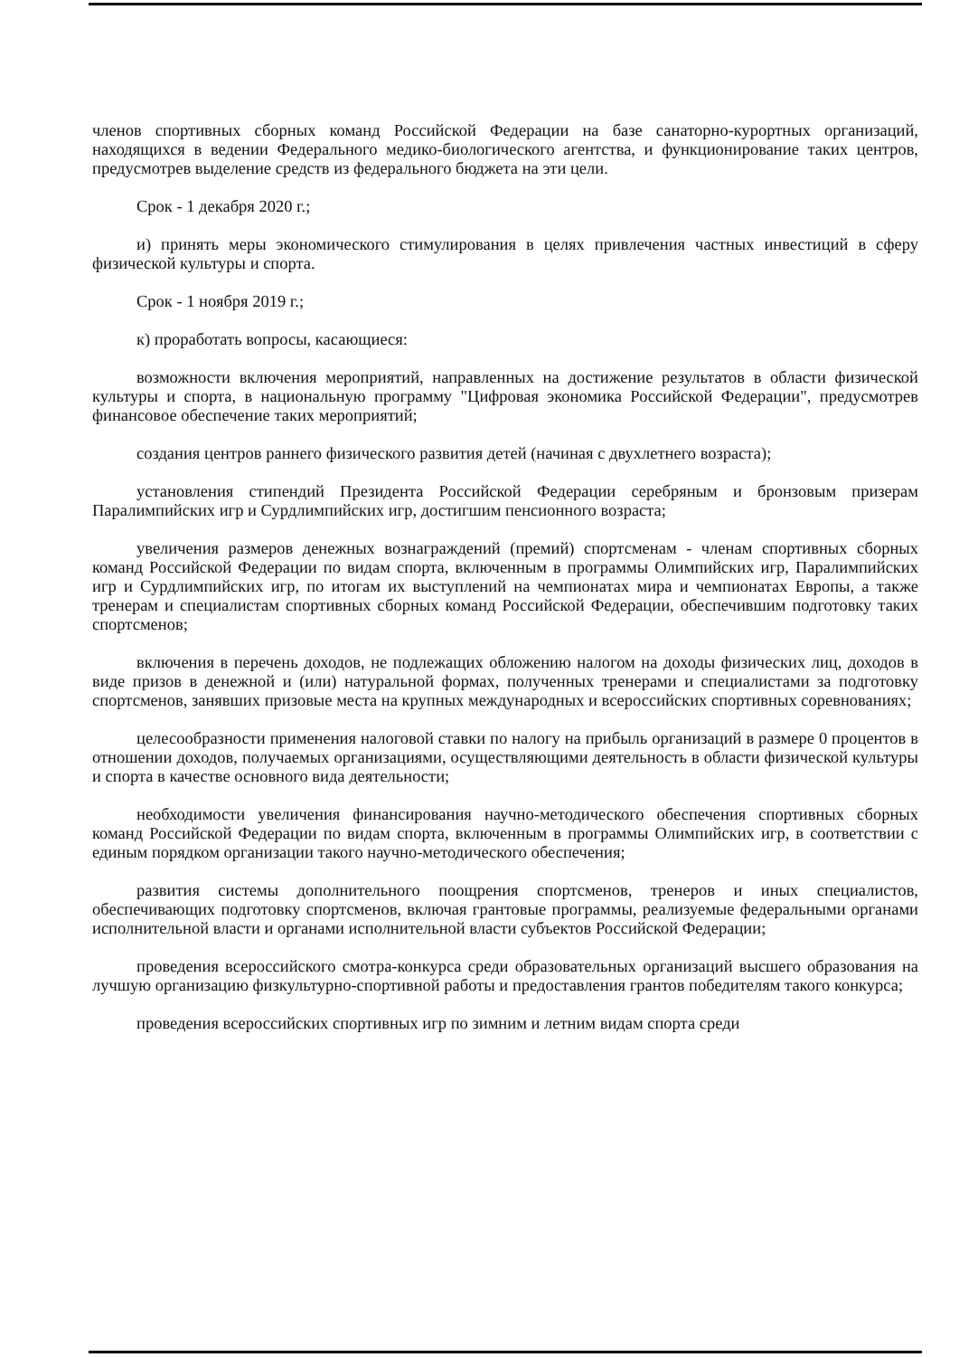членов спортивных сборных команд Российской Федерации на базе санаторно-курортных организаций, находящихся в ведении Федерального медико-биологического агентства, и функционирование таких центров, предусмотрев выделение средств из федерального бюджета на эти цели.
Срок - 1 декабря 2020 г.;
и) принять меры экономического стимулирования в целях привлечения частных инвестиций в сферу физической культуры и спорта.
Срок - 1 ноября 2019 г.;
к) проработать вопросы, касающиеся:
возможности включения мероприятий, направленных на достижение результатов в области физической культуры и спорта, в национальную программу "Цифровая экономика Российской Федерации", предусмотрев финансовое обеспечение таких мероприятий;
создания центров раннего физического развития детей (начиная с двухлетнего возраста);
установления стипендий Президента Российской Федерации серебряным и бронзовым призерам Паралимпийских игр и Сурдлимпийских игр, достигшим пенсионного возраста;
увеличения размеров денежных вознаграждений (премий) спортсменам - членам спортивных сборных команд Российской Федерации по видам спорта, включенным в программы Олимпийских игр, Паралимпийских игр и Сурдлимпийских игр, по итогам их выступлений на чемпионатах мира и чемпионатах Европы, а также тренерам и специалистам спортивных сборных команд Российской Федерации, обеспечившим подготовку таких спортсменов;
включения в перечень доходов, не подлежащих обложению налогом на доходы физических лиц, доходов в виде призов в денежной и (или) натуральной формах, полученных тренерами и специалистами за подготовку спортсменов, занявших призовые места на крупных международных и всероссийских спортивных соревнованиях;
целесообразности применения налоговой ставки по налогу на прибыль организаций в размере 0 процентов в отношении доходов, получаемых организациями, осуществляющими деятельность в области физической культуры и спорта в качестве основного вида деятельности;
необходимости увеличения финансирования научно-методического обеспечения спортивных сборных команд Российской Федерации по видам спорта, включенным в программы Олимпийских игр, в соответствии с единым порядком организации такого научно-методического обеспечения;
развития системы дополнительного поощрения спортсменов, тренеров и иных специалистов, обеспечивающих подготовку спортсменов, включая грантовые программы, реализуемые федеральными органами исполнительной власти и органами исполнительной власти субъектов Российской Федерации;
проведения всероссийского смотра-конкурса среди образовательных организаций высшего образования на лучшую организацию физкультурно-спортивной работы и предоставления грантов победителям такого конкурса;
проведения всероссийских спортивных игр по зимним и летним видам спорта среди